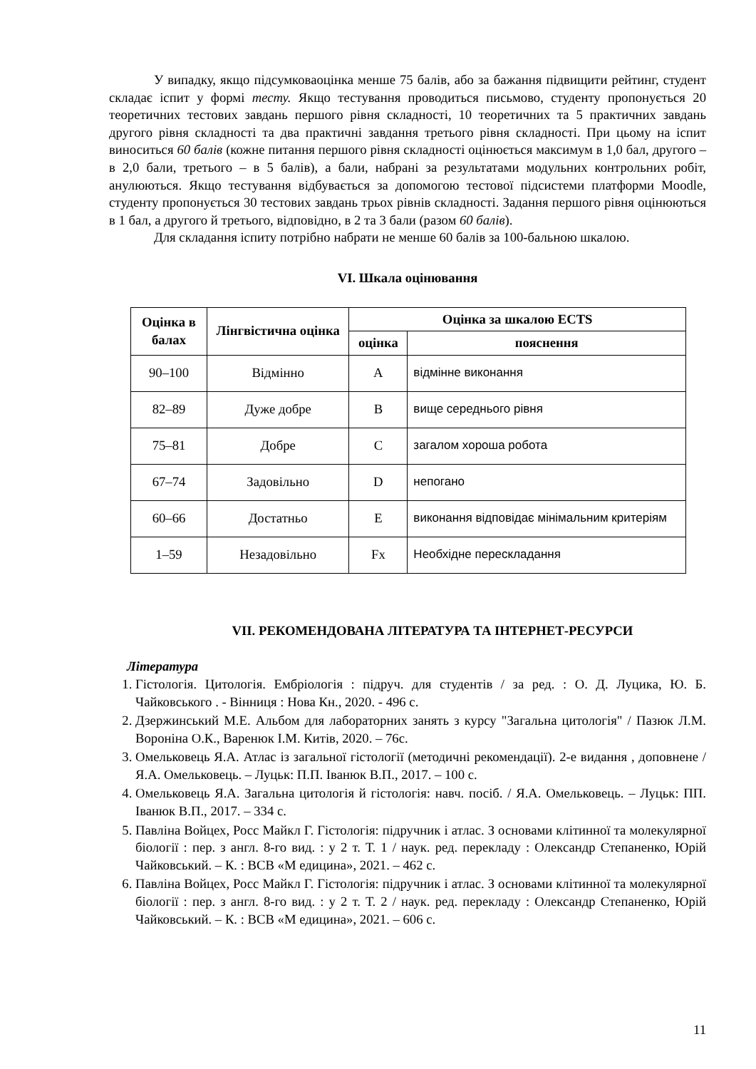У випадку, якщо підсумковаоцінка менше 75 балів, або за бажання підвищити рейтинг, студент складає іспит у формі тесту. Якщо тестування проводиться письмово, студенту пропонується 20 теоретичних тестових завдань першого рівня складності, 10 теоретичних та 5 практичних завдань другого рівня складності та два практичні завдання третього рівня складності. При цьому на іспит виноситься 60 балів (кожне питання першого рівня складності оцінюється максимум в 1,0 бал, другого – в 2,0 бали, третього – в 5 балів), а бали, набрані за результатами модульних контрольних робіт, анулюються. Якщо тестування відбувається за допомогою тестової підсистеми платформи Moodle, студенту пропонується 30 тестових завдань трьох рівнів складності. Задання першого рівня оцінюються в 1 бал, а другого й третього, відповідно, в 2 та 3 бали (разом 60 балів).
Для складання іспиту потрібно набрати не менше 60 балів за 100-бальною шкалою.
VI. Шкала оцінювання
| Оцінка в балах | Лінгвістична оцінка | Оцінка за шкалою ECTS | |
| --- | --- | --- | --- |
| | | оцінка | пояснення |
| 90–100 | Відмінно | A | відмінне виконання |
| 82–89 | Дуже добре | B | вище середнього рівня |
| 75–81 | Добре | C | загалом хороша робота |
| 67–74 | Задовільно | D | непогано |
| 60–66 | Достатньо | E | виконання відповідає мінімальним критеріям |
| 1–59 | Незадовільно | Fx | Необхідне перескладання |
VII. РЕКОМЕНДОВАНА ЛІТЕРАТУРА ТА ІНТЕРНЕТ-РЕСУРСИ
Література
1. Гістологія. Цитологія. Ембріологія : підруч. для студентів / за ред. : О. Д. Луцика, Ю. Б. Чайковського . - Вінниця : Нова Кн., 2020. - 496 с.
2. Дзержинський М.Е. Альбом для лабораторних занять з курсу "Загальна цитологія" / Пазюк Л.М. Вороніна О.К., Варенюк І.М. Китів, 2020. – 76с.
3. Омельковець Я.А. Атлас із загальної гістології (методичні рекомендації). 2-е видання , доповнене / Я.А. Омельковець. – Луцьк: П.П. Іванюк В.П., 2017. – 100 с.
4. Омельковець Я.А. Загальна цитологія й гістологія: навч. посіб. / Я.А. Омельковець. – Луцьк: ПП. Іванюк В.П., 2017. – 334 с.
5. Павліна Войцех, Росс Майкл Г. Гістологія: підручник і атлас. З основами клітинної та молекулярної біології : пер. з англ. 8-го вид. : у 2 т. Т. 1 / наук. ред. перекладу : Олександр Степаненко, Юрій Чайковський. – К. : ВСВ «М едицина», 2021. – 462 с.
6. Павліна Войцех, Росс Майкл Г. Гістологія: підручник і атлас. З основами клітинної та молекулярної біології : пер. з англ. 8-го вид. : у 2 т. Т. 2 / наук. ред. перекладу : Олександр Степаненко, Юрій Чайковський. – К. : ВСВ «М едицина», 2021. – 606 с.
11